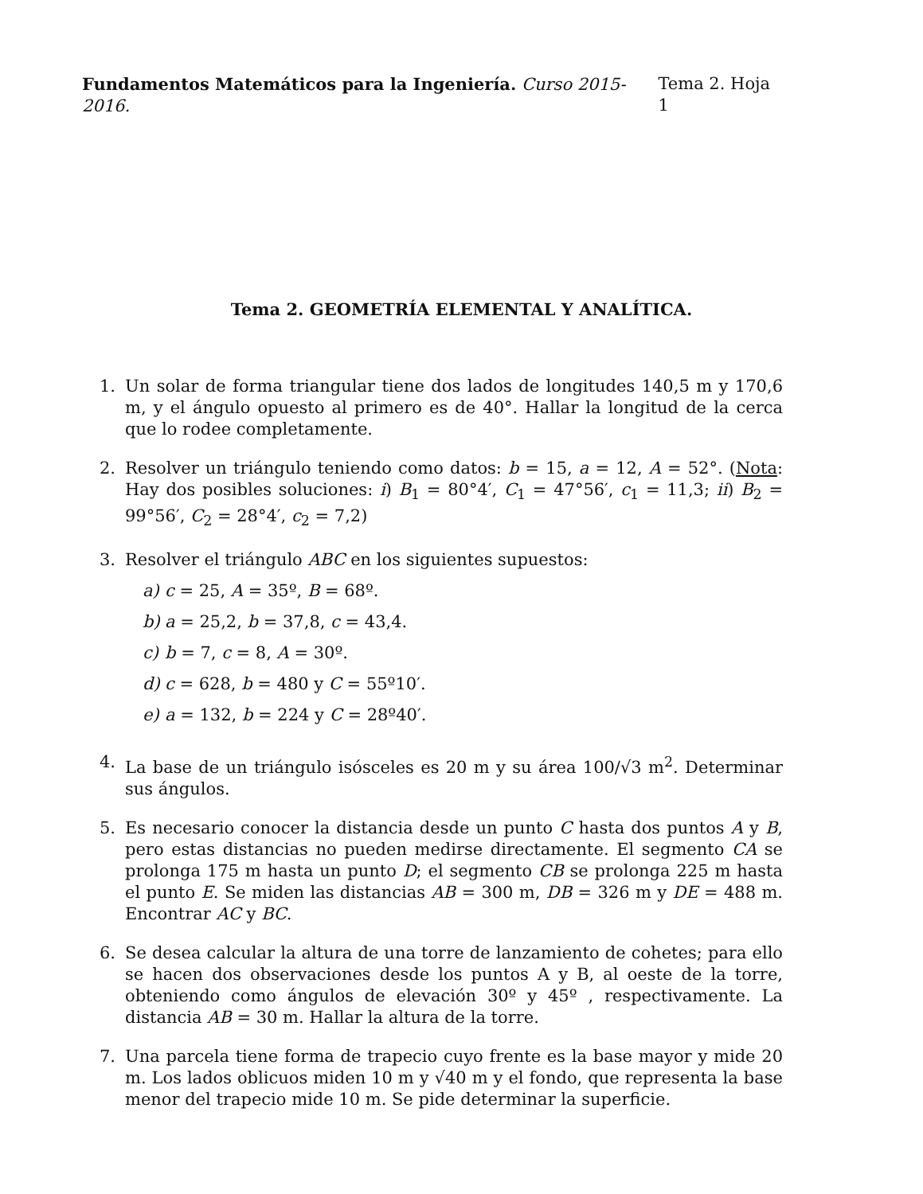Fundamentos Matemáticos para la Ingeniería. Curso 2015-2016. Tema 2. Hoja 1
Tema 2. GEOMETRÍA ELEMENTAL Y ANALÍTICA.
1. Un solar de forma triangular tiene dos lados de longitudes 140,5 m y 170,6 m, y el ángulo opuesto al primero es de 40°. Hallar la longitud de la cerca que lo rodee completamente.
2. Resolver un triángulo teniendo como datos: b = 15, a = 12, A = 52°. (Nota: Hay dos posibles soluciones: i) B<sub>1</sub> = 80°4′, C<sub>1</sub> = 47°56′, c<sub>1</sub> = 11,3; ii) B<sub>2</sub> = 99°56′, C<sub>2</sub> = 28°4′, c<sub>2</sub> = 7,2)
3. Resolver el triángulo ABC en los siguientes supuestos:
a) c = 25, A = 35º, B = 68º.
b) a = 25,2, b = 37,8, c = 43,4.
c) b = 7, c = 8, A = 30º.
d) c = 628, b = 480 y C = 55º10′.
e) a = 132, b = 224 y C = 28º40′.
4. La base de un triángulo isósceles es 20 m y su área 100/√3 m<sup>2</sup>. Determinar sus ángulos.
5. Es necesario conocer la distancia desde un punto C hasta dos puntos A y B, pero estas distancias no pueden medirse directamente. El segmento CA se prolonga 175 m hasta un punto D; el segmento CB se prolonga 225 m hasta el punto E. Se miden las distancias AB = 300 m, DB = 326 m y DE = 488 m. Encontrar AC y BC.
6. Se desea calcular la altura de una torre de lanzamiento de cohetes; para ello se hacen dos observaciones desde los puntos A y B, al oeste de la torre, obteniendo como ángulos de elevación 30º y 45º , respectivamente. La distancia AB = 30 m. Hallar la altura de la torre.
7. Una parcela tiene forma de trapecio cuyo frente es la base mayor y mide 20 m. Los lados oblicuos miden 10 m y √40 m y el fondo, que representa la base menor del trapecio mide 10 m. Se pide determinar la superficie.